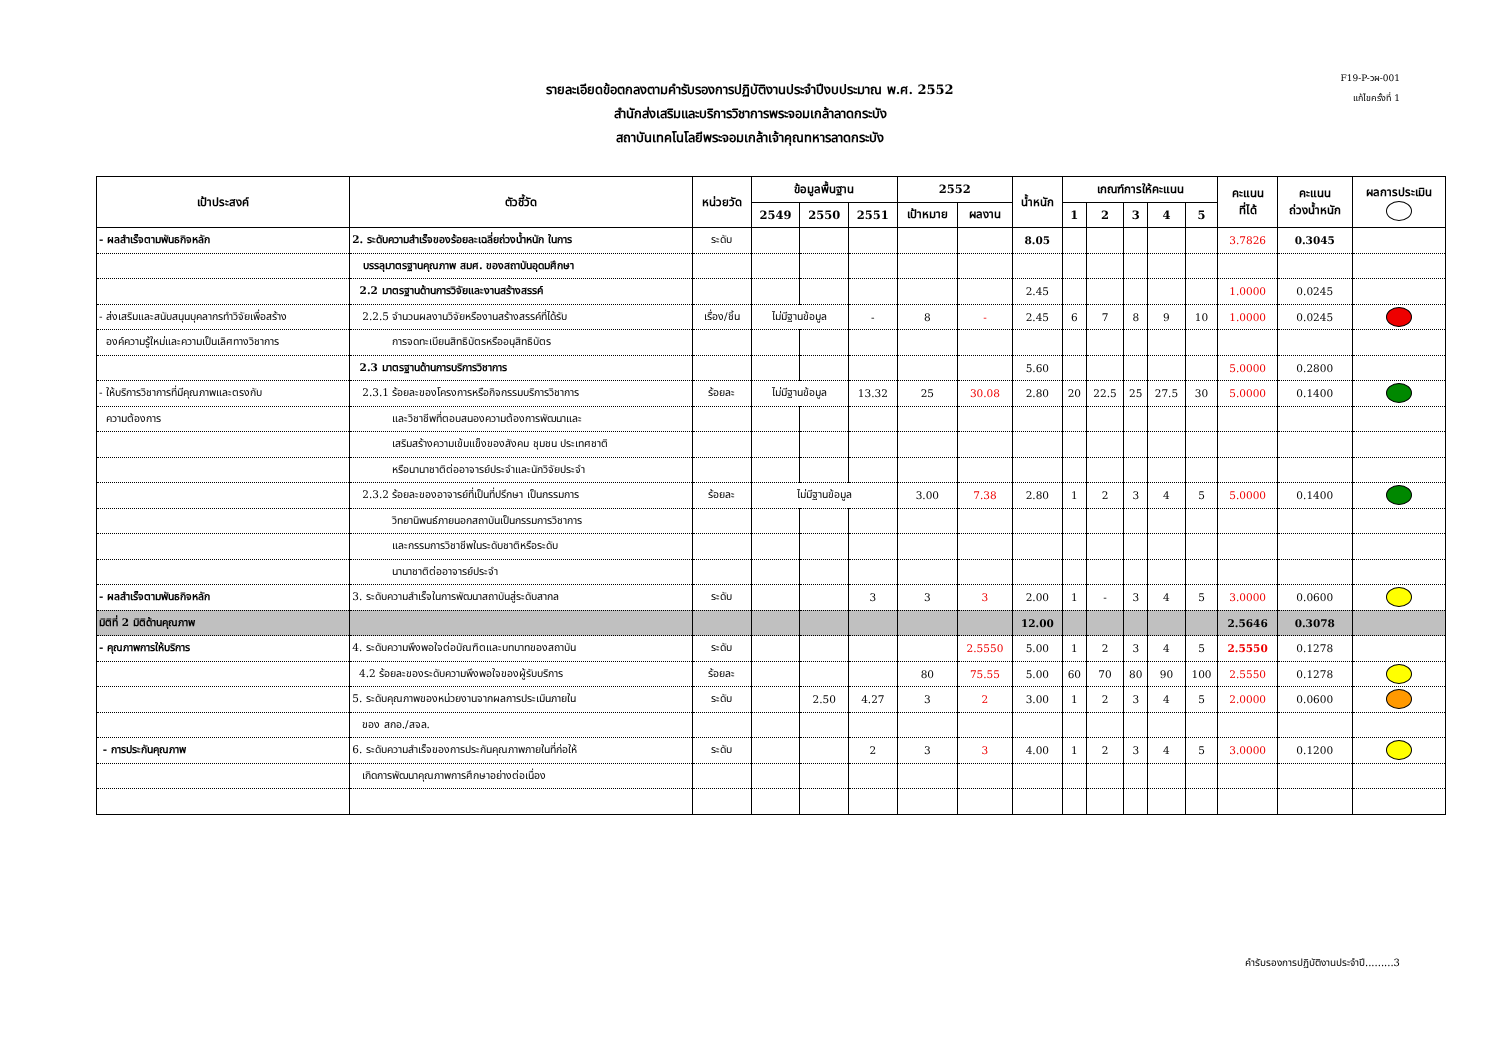F19-P-วผ-001
แก้ไขครั้งที่ 1
รายละเอียดข้อตกลงตามคำรับรองการปฏิบัติงานประจำปีงบประมาณ พ.ศ. 2552
สำนักส่งเสริมและบริการวิชาการพระจอมเกล้าลาดกระบัง
สถาบันเทคโนโลยีพระจอมเกล้าเจ้าคุณทหารลาดกระบัง
| เป้าประสงค์ | ตัวชี้วัด | หน่วยวัด | ข้อมูลพื้นฐาน | | | 2552 | | น้ำหนัก | เกณฑ์การให้คะแนน | | | | | คะแนน ที่ได้ | คะแนน ถ่วงน้ำหนัก | ผลการประเมิน |
| --- | --- | --- | --- | --- | --- | --- | --- | --- | --- | --- | --- | --- | --- | --- | --- | --- |
| | | | 2549 | 2550 | 2551 | เป้าหมาย | ผลงาน | | 1 | 2 | 3 | 4 | 5 | | | |
| - ผลสำเร็จตามพันธกิจหลัก | 2. ระดับความสำเร็จของร้อยละเฉลี่ยถ่วงน้ำหนัก ในการ | ระดับ | | | | | | 8.05 | | | | | | 3.7826 | 0.3045 | |
| | บรรลุมาตรฐานคุณภาพ สมศ. ของสถาบันอุดมศึกษา | | | | | | | | | | | | | | | |
| | 2.2 มาตรฐานด้านการวิจัยและงานสร้างสรรค์ | | | | | | | 2.45 | | | | | | 1.0000 | 0.0245 | |
| - ส่งเสริมและสนับสนุนบุคลากรทำวิจัยเพื่อสร้าง | 2.2.5 จำนวนผลงานวิจัยหรืองานสร้างสรรค์ที่ได้รับ | เรื่อง/ชิ้น | ไม่มีฐานข้อมูล | | - | 8 | - | 2.45 | 6 | 7 | 8 | 9 | 10 | 1.0000 | 0.0245 | |
| องค์ความรู้ใหม่และความเป็นเลิศทางวิชาการ | การจดทะเบียนสิทธิบัตรหรืออนุสิทธิบัตร | | | | | | | | | | | | | | | |
| | 2.3 มาตรฐานด้านการบริการวิชาการ | | | | | | | 5.60 | | | | | | 5.0000 | 0.2800 | |
| - ให้บริการวิชาการที่มีคุณภาพและตรงกับ | 2.3.1 ร้อยละของโครงการหรือกิจกรรมบริการวิชาการ | ร้อยละ | ไม่มีฐานข้อมูล | | 13.32 | 25 | 30.08 | 2.80 | 20 | 22.5 | 25 | 27.5 | 30 | 5.0000 | 0.1400 | |
| ความต้องการ | และวิชาชีพที่ตอบสนองความต้องการพัฒนาและ | | | | | | | | | | | | | | | |
| | เสริมสร้างความเข้มแข็งของสังคม ชุมชน ประเทศชาติ | | | | | | | | | | | | | | | |
| | หรือนานาชาติต่ออาจารย์ประจำและนักวิจัยประจำ | | | | | | | | | | | | | | | |
| | 2.3.2 ร้อยละของอาจารย์ที่เป็นที่ปรึกษา เป็นกรรมการ | ร้อยละ | ไม่มีฐานข้อมูล | | | 3.00 | 7.38 | 2.80 | 1 | 2 | 3 | 4 | 5 | 5.0000 | 0.1400 | |
| | วิทยานิพนธ์ภายนอกสถาบันเป็นกรรมการวิชาการ | | | | | | | | | | | | | | | |
| | และกรรมการวิชาชีพในระดับชาติหรือระดับ | | | | | | | | | | | | | | | |
| | นานาชาติต่ออาจารย์ประจำ | | | | | | | | | | | | | | | |
| - ผลสำเร็จตามพันธกิจหลัก | 3. ระดับความสำเร็จในการพัฒนาสถาบันสู่ระดับสากล | ระดับ | | | 3 | 3 | 3 | 2.00 | 1 | - | 3 | 4 | 5 | 3.0000 | 0.0600 | |
| มิติที่ 2 มิติด้านคุณภาพ | | | | | | | | 12.00 | | | | | | 2.5646 | 0.3078 | |
| - คุณภาพการให้บริการ | 4. ระดับความพึงพอใจต่อบัณฑิตและบทบาทของสถาบัน | ระดับ | | | | | 2.5550 | 5.00 | 1 | 2 | 3 | 4 | 5 | 2.5550 | 0.1278 | |
| | 4.2 ร้อยละของระดับความพึงพอใจของผู้รับบริการ | ร้อยละ | | | | 80 | 75.55 | 5.00 | 60 | 70 | 80 | 90 | 100 | 2.5550 | 0.1278 | |
| | 5. ระดับคุณภาพของหน่วยงานจากผลการประเมินภายใน | ระดับ | | 2.50 | 4.27 | 3 | 2 | 3.00 | 1 | 2 | 3 | 4 | 5 | 2.0000 | 0.0600 | |
| | ของ สกอ./สจล. | | | | | | | | | | | | | | | |
| - การประกันคุณภาพ | 6. ระดับความสำเร็จของการประกันคุณภาพภายในที่ก่อให้ | ระดับ | | | 2 | 3 | 3 | 4.00 | 1 | 2 | 3 | 4 | 5 | 3.0000 | 0.1200 | |
| | เกิดการพัฒนาคุณภาพการศึกษาอย่างต่อเนื่อง | | | | | | | | | | | | | | | |
คำรับรองการปฏิบัติงานประจำปี.........3